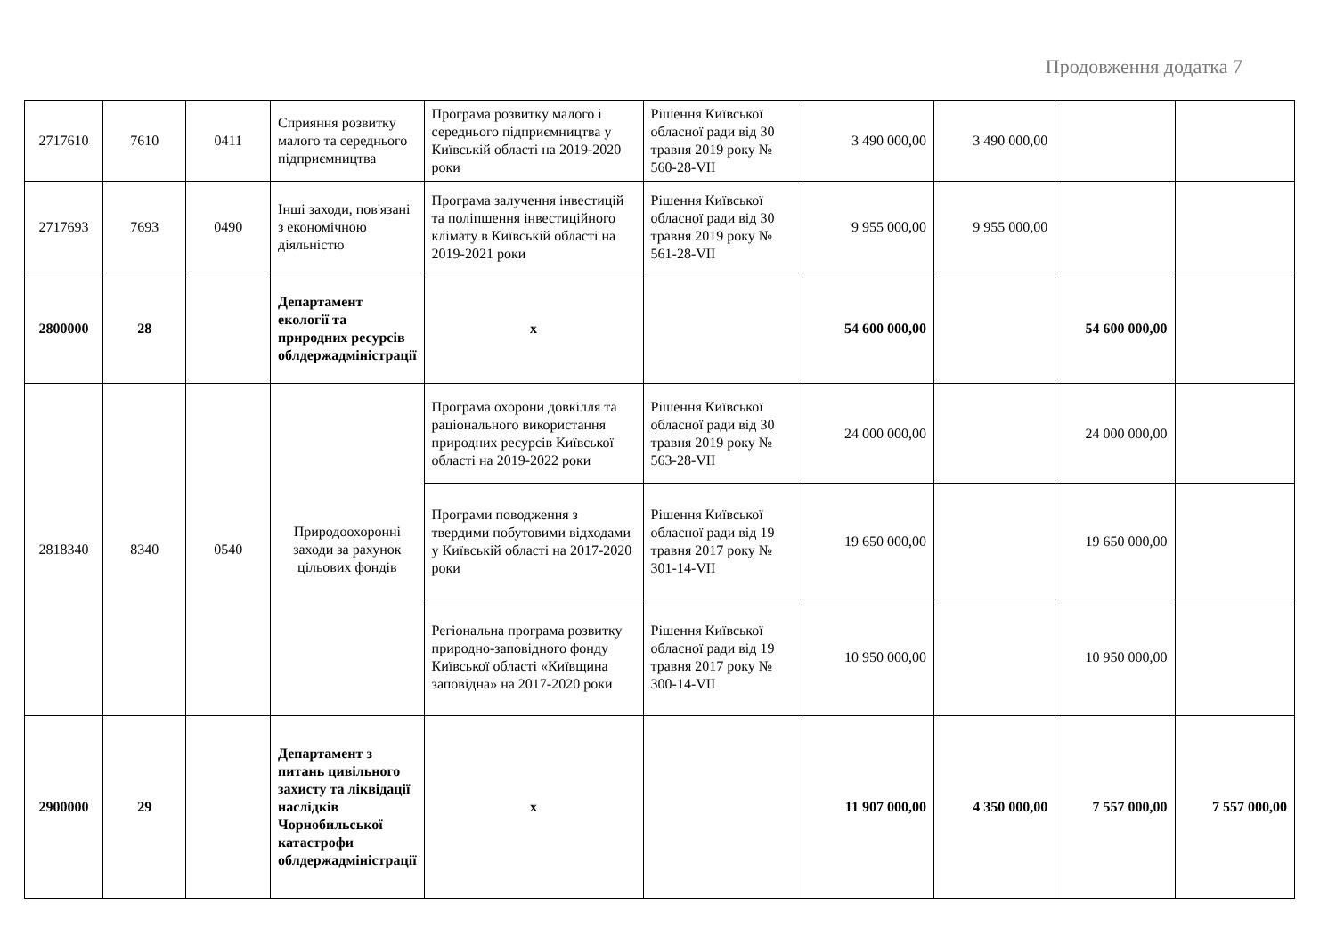Продовження додатка 7
| 2717610 | 7610 | 0411 | Сприяння розвитку малого та середнього підприємництва | Програма розвитку малого і середнього підприємництва у Київській області на 2019-2020 роки | Рішення Київської обласної ради від 30 травня 2019 року № 560-28-VII | 3 490 000,00 | 3 490 000,00 | | |
| 2717693 | 7693 | 0490 | Інші заходи, пов'язані з економічною діяльністю | Програма залучення інвестицій та поліпшення інвестиційного клімату в Київській області на 2019-2021 роки | Рішення Київської обласної ради від 30 травня 2019 року № 561-28-VII | 9 955 000,00 | 9 955 000,00 | | |
| 2800000 | 28 | | Департамент екології та природних ресурсів облдержадміністрації | x | | 54 600 000,00 | | 54 600 000,00 | |
| 2818340 | 8340 | 0540 | Природоохоронні заходи за рахунок цільових фондів | Програма охорони довкілля та раціонального використання природних ресурсів Київської області на 2019-2022 роки | Рішення Київської обласної ради від 30 травня 2019 року № 563-28-VII | 24 000 000,00 | | 24 000 000,00 | |
| | | | | Програми поводження з твердими побутовими відходами у Київській області на 2017-2020 роки | Рішення Київської обласної ради від 19 травня 2017 року № 301-14-VII | 19 650 000,00 | | 19 650 000,00 | |
| | | | | Регіональна програма розвитку природно-заповідного фонду Київської області «Київщина заповідна» на 2017-2020 роки | Рішення Київської обласної ради від 19 травня 2017 року № 300-14-VII | 10 950 000,00 | | 10 950 000,00 | |
| 2900000 | 29 | | Департамент з питань цивільного захисту та ліквідації наслідків Чорнобильської катастрофи облдержадміністрації | x | | 11 907 000,00 | 4 350 000,00 | 7 557 000,00 | 7 557 000,00 |